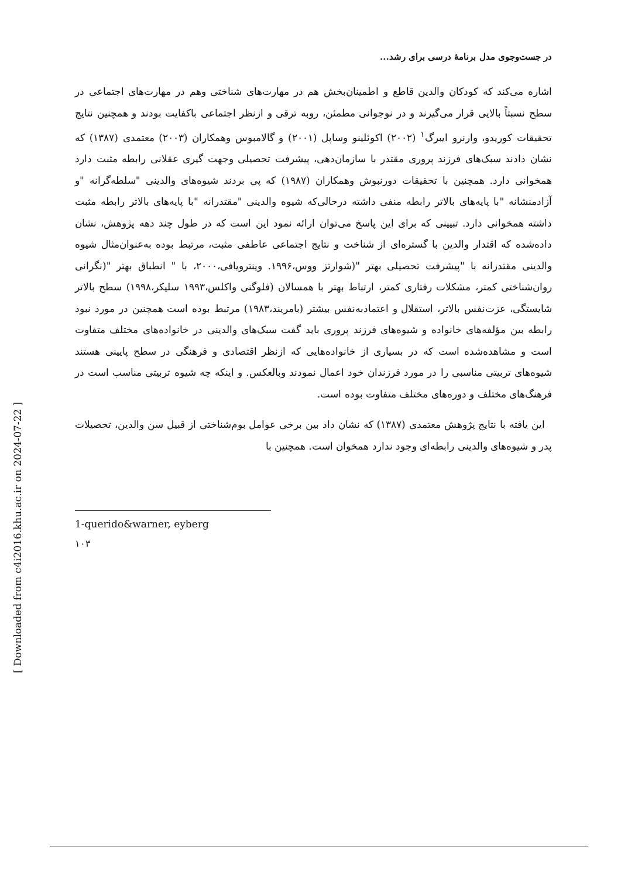در جست‌وجوی مدل برنامۀ درسی برای رشد...
اشاره می‌کند که کودکان والدین قاطع و اطمینان‌بخش هم در مهارت‌های شناختی وهم در مهارت‌های اجتماعی در سطح نسبتاً بالایی قرار می‌گیرند و در نوجوانی مطمئن، روبه ترقی و ازنظر اجتماعی باکفایت بودند و همچنین نتایج تحقیقات کوریدو، وارنرو ایبرگ<sup>۱</sup> (۲۰۰۲) اکوئلینو وساپل (۲۰۰۱) و گالامبوس وهمکاران (۲۰۰۳) معتمدی (۱۳۸۷) که نشان دادند سبک‌های فرزند پروری مقتدر با سازمان‌دهی، پیشرفت تحصیلی وجهت گیری عقلانی رابطه مثبت دارد همخوانی دارد. همچنین با تحقیقات دورنبوش وهمکاران (۱۹۸۷) که پی بردند شیوه‌های والدینی "سلطه‌گرانه "و آزادمنشانه "با پایه‌های بالاتر رابطه منفی داشته درحالی‌که شیوه والدینی "مقتدرانه "با پایه‌های بالاتر رابطه مثبت داشته همخوانی دارد. تبیینی که برای این پاسخ می‌توان ارائه نمود این است که در طول چند دهه پژوهش، نشان داده‌شده که اقتدار والدین با گستره‌ای از شناخت و نتایج اجتماعی عاطفی مثبت، مرتبط بوده به‌عنوان‌مثال شیوه والدینی مقتدرانه با "پیشرفت تحصیلی بهتر "(شوارتز ووس،۱۹۹۶. وینترویافی،۲۰۰۰، با " انطباق بهتر "(نگرانی روان‌شناختی کمتر، مشکلات رفتاری کمتر، ارتباط بهتر با همسالان (فلوگنی واکلس،۱۹۹۳ سلیکر،۱۹۹۸) سطح بالاتر شایستگی، عزت‌نفس بالاتر، استقلال و اعتمادبه‌نفس بیشتر (بامریند،۱۹۸۳) مرتبط بوده است همچنین در مورد نبود رابطه بین مؤلفه‌های خانواده و شیوه‌های فرزند پروری باید گفت سبک‌های والدینی در خانواده‌های مختلف متفاوت است و مشاهده‌شده است که در بسیاری از خانواده‌هایی که ازنظر اقتصادی و فرهنگی در سطح پایینی هستند شیوه‌های تربیتی مناسبی را در مورد فرزندان خود اعمال نمودند وبالعکس. و اینکه چه شیوه تربیتی مناسب است در فرهنگ‌های مختلف و دوره‌های مختلف متفاوت بوده است.
این یافته با نتایج پژوهش معتمدی (۱۳۸۷) که نشان داد بین برخی عوامل بوم‌شناختی از قبیل سن والدین، تحصیلات پدر و شیوه‌های والدینی رابطه‌ای وجود ندارد همخوان است. همچنین با
1-querido&warner, eyberg
۱۰۳
[ Downloaded from c4i2016.khu.ac.ir on 2024-07-22 ]